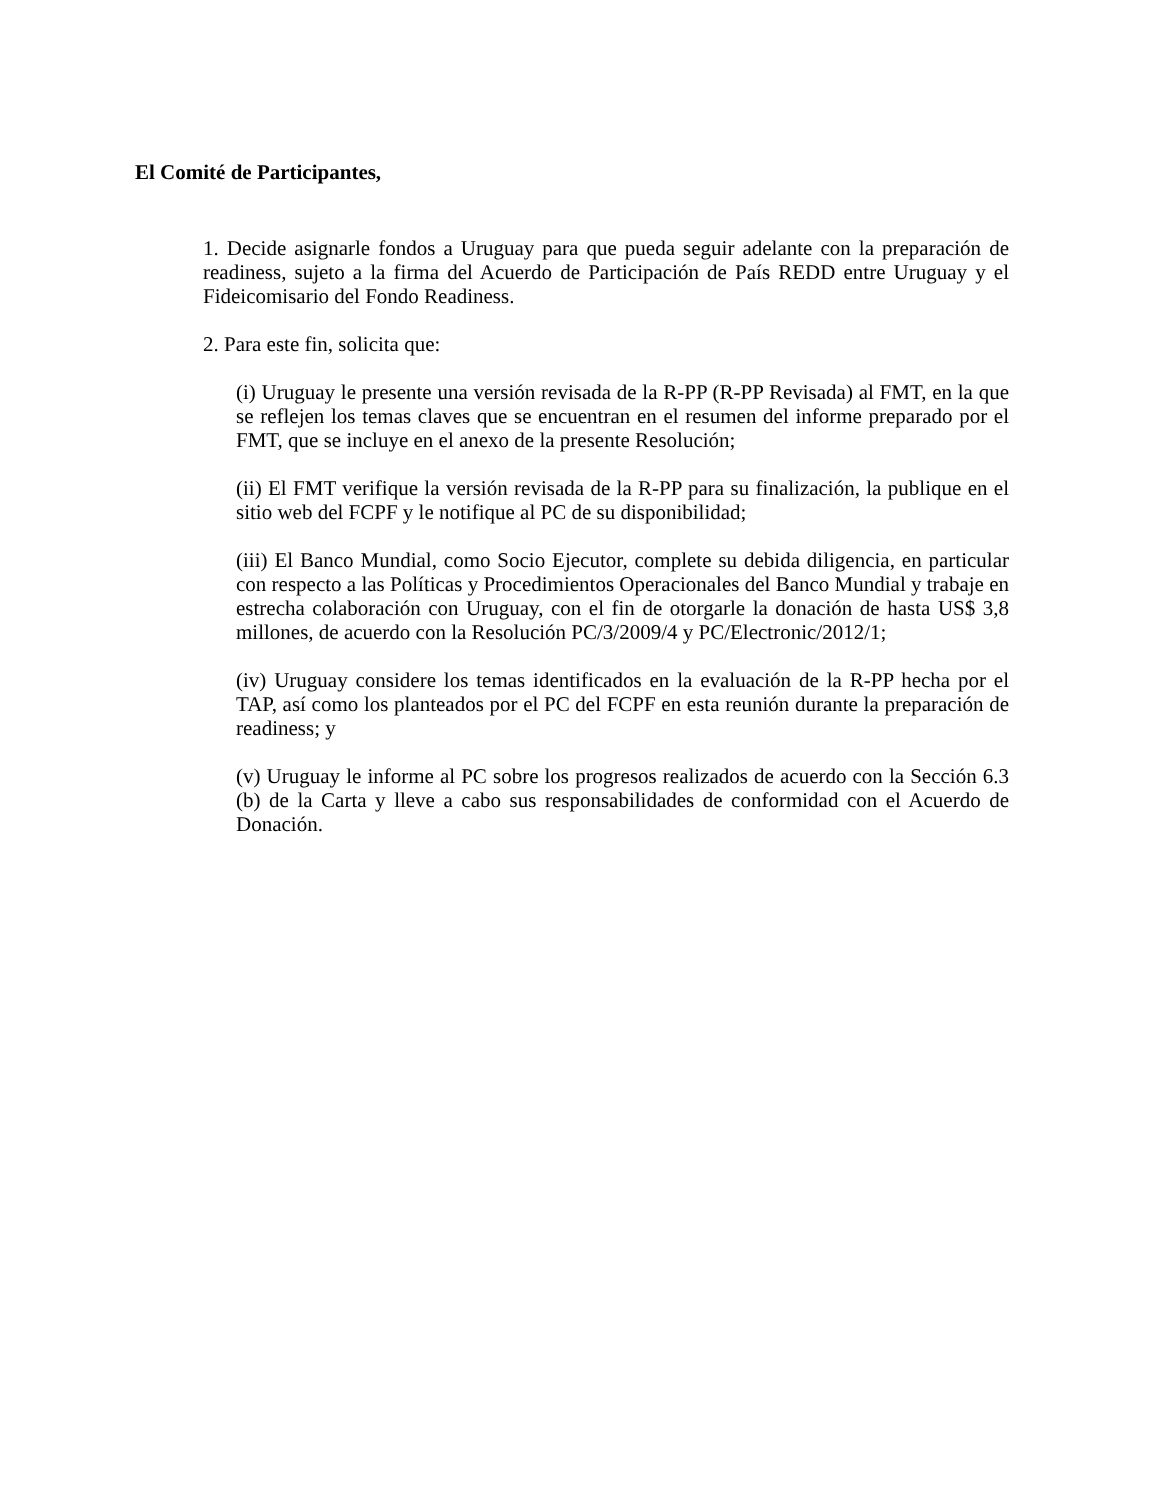El Comité de Participantes,
1. Decide asignarle fondos a Uruguay para que pueda seguir adelante con la preparación de readiness, sujeto a la firma del Acuerdo de Participación de País REDD entre Uruguay y el Fideicomisario del Fondo Readiness.
2. Para este fin, solicita que:
(i) Uruguay le presente una versión revisada de la R-PP (R-PP Revisada) al FMT, en la que se reflejen los temas claves que se encuentran en el resumen del informe preparado por el FMT, que se incluye en el anexo de la presente Resolución;
(ii) El FMT verifique la versión revisada de la R-PP para su finalización, la publique en el sitio web del FCPF y le notifique al PC de su disponibilidad;
(iii) El Banco Mundial, como Socio Ejecutor, complete su debida diligencia, en particular con respecto a las Políticas y Procedimientos Operacionales del Banco Mundial y trabaje en estrecha colaboración con Uruguay, con el fin de otorgarle la donación de hasta US$ 3,8 millones, de acuerdo con la Resolución PC/3/2009/4 y PC/Electronic/2012/1;
(iv) Uruguay considere los temas identificados en la evaluación de la R-PP hecha por el TAP, así como los planteados por el PC del FCPF en esta reunión durante la preparación de readiness; y
(v) Uruguay le informe al PC sobre los progresos realizados de acuerdo con la Sección 6.3 (b) de la Carta y lleve a cabo sus responsabilidades de conformidad con el Acuerdo de Donación.